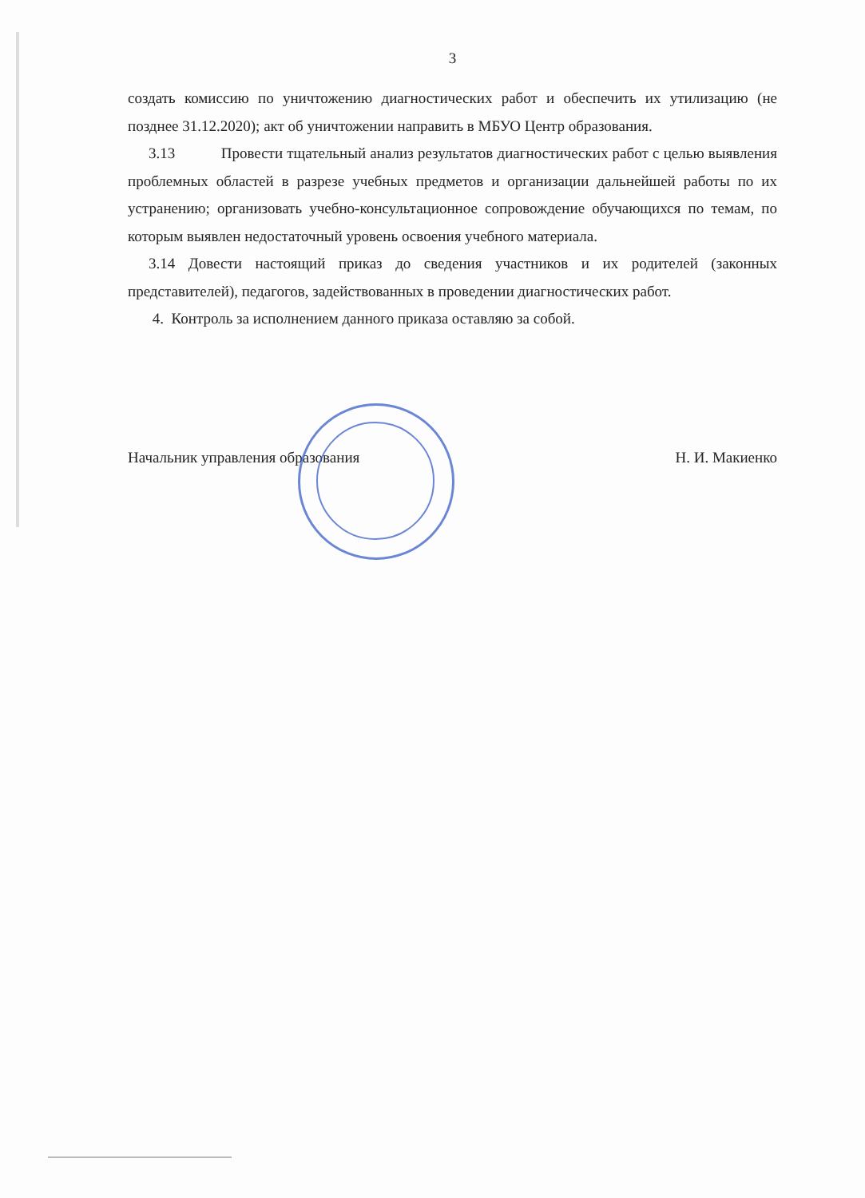3
создать комиссию по уничтожению диагностических работ и обеспечить их утилизацию (не позднее 31.12.2020); акт об уничтожении направить в МБУО Центр образования.
3.13 Провести тщательный анализ результатов диагностических работ с целью выявления проблемных областей в разрезе учебных предметов и организации дальнейшей работы по их устранению; организовать учебно-консультационное сопровождение обучающихся по темам, по которым выявлен недостаточный уровень освоения учебного материала.
3.14 Довести настоящий приказ до сведения участников и их родителей (законных представителей), педагогов, задействованных в проведении диагностических работ.
4. Контроль за исполнением данного приказа оставляю за собой.
Начальник управления образования Н. И. Макиенко